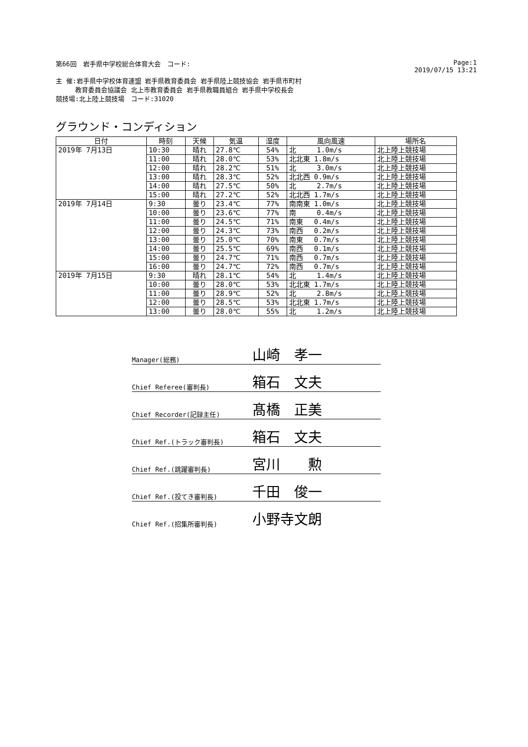第66回　岩手県中学校総合体育大会　コード: Page:1
2019/07/15 13:21
主 催:岩手県中学校体育連盟 岩手県教育委員会 岩手県陸上競技協会 岩手県市町村
　　　教育委員会協議会 北上市教育委員会 岩手県教職員組合 岩手県中学校長会
競技場:北上陸上競技場　コード:31020
グラウンド・コンディション
| 日付 | 時刻 | 天候 | 気温 | 湿度 | 風向風速 | 場所名 |
| --- | --- | --- | --- | --- | --- | --- |
| 2019年 7月13日 | 10:30 | 晴れ | 27.8℃ | 54% | 北 1.0m/s | 北上陸上競技場 |
| | 11:00 | 晴れ | 28.0℃ | 53% | 北北東 1.8m/s | 北上陸上競技場 |
| | 12:00 | 晴れ | 28.2℃ | 51% | 北 3.0m/s | 北上陸上競技場 |
| | 13:00 | 晴れ | 28.3℃ | 52% | 北北西 0.9m/s | 北上陸上競技場 |
| | 14:00 | 晴れ | 27.5℃ | 50% | 北 2.7m/s | 北上陸上競技場 |
| | 15:00 | 晴れ | 27.2℃ | 52% | 北北西 1.7m/s | 北上陸上競技場 |
| 2019年 7月14日 | 9:30 | 曇り | 23.4℃ | 77% | 南南東 1.0m/s | 北上陸上競技場 |
| | 10:00 | 曇り | 23.6℃ | 77% | 南 0.4m/s | 北上陸上競技場 |
| | 11:00 | 曇り | 24.5℃ | 71% | 南東 0.4m/s | 北上陸上競技場 |
| | 12:00 | 曇り | 24.3℃ | 73% | 南西 0.2m/s | 北上陸上競技場 |
| | 13:00 | 曇り | 25.0℃ | 70% | 南東 0.7m/s | 北上陸上競技場 |
| | 14:00 | 曇り | 25.5℃ | 69% | 南西 0.1m/s | 北上陸上競技場 |
| | 15:00 | 曇り | 24.7℃ | 71% | 南西 0.7m/s | 北上陸上競技場 |
| | 16:00 | 曇り | 24.7℃ | 72% | 南西 0.7m/s | 北上陸上競技場 |
| 2019年 7月15日 | 9:30 | 晴れ | 28.1℃ | 54% | 北 1.4m/s | 北上陸上競技場 |
| | 10:00 | 曇り | 28.0℃ | 53% | 北北東 1.7m/s | 北上陸上競技場 |
| | 11:00 | 曇り | 28.9℃ | 52% | 北 2.8m/s | 北上陸上競技場 |
| | 12:00 | 曇り | 28.5℃ | 53% | 北北東 1.7m/s | 北上陸上競技場 |
| | 13:00 | 曇り | 28.0℃ | 55% | 北 1.2m/s | 北上陸上競技場 |
Manager(総務) 山崎　孝一
Chief Referee(審判長) 箱石　文夫
Chief Recorder(記録主任) 髙橋　正美
Chief Ref.(トラック審判長) 箱石　文夫
Chief Ref.(跳躍審判長) 宮川　　勲
Chief Ref.(投てき審判長) 千田　俊一
Chief Ref.(招集所審判長) 小野寺文朗